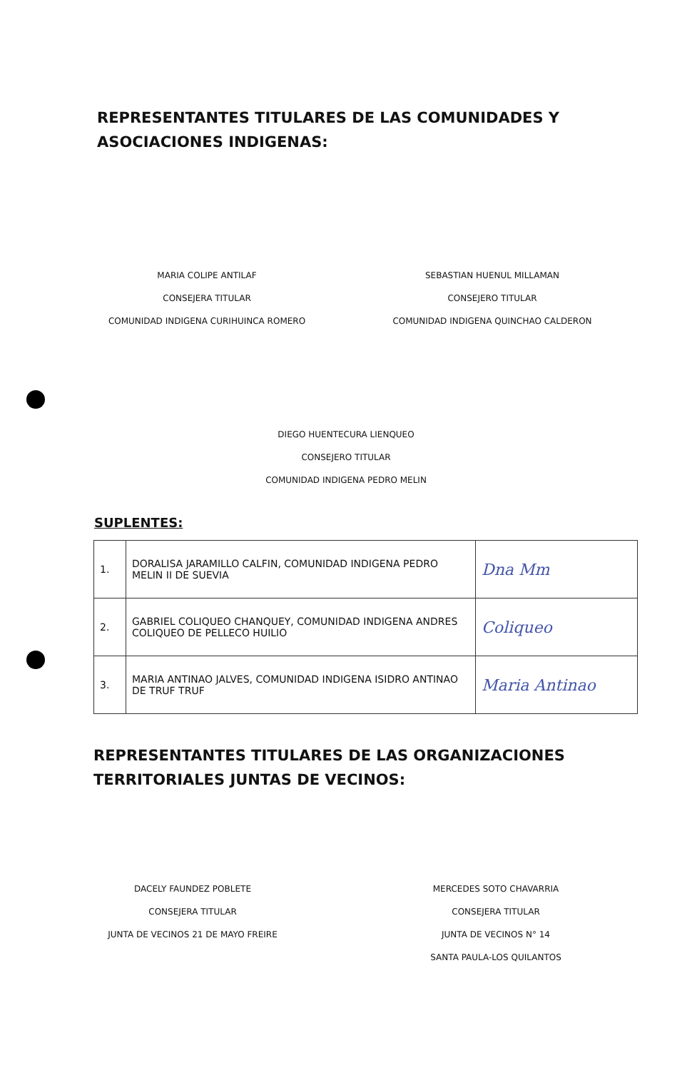REPRESENTANTES TITULARES DE LAS COMUNIDADES Y ASOCIACIONES INDIGENAS:
MARIA COLIPE ANTILAF
CONSEJERA TITULAR
COMUNIDAD INDIGENA CURIHUINCA ROMERO
SEBASTIAN HUENUL MILLAMAN
CONSEJERO TITULAR
COMUNIDAD INDIGENA QUINCHAO CALDERON
DIEGO HUENTECURA LIENQUEO
CONSEJERO TITULAR
COMUNIDAD INDIGENA PEDRO MELIN
SUPLENTES:
| 1. | DORALISA JARAMILLO CALFIN, COMUNIDAD INDIGENA PEDRO MELIN II DE SUEVIA | Dna Mm |
| 2. | GABRIEL COLIQUEO CHANQUEY, COMUNIDAD INDIGENA ANDRES COLIQUEO DE PELLECO HUILIO | Coliqueo |
| 3. | MARIA ANTINAO JALVES, COMUNIDAD INDIGENA ISIDRO ANTINAO DE TRUF TRUF | Maria Antinao |
REPRESENTANTES TITULARES DE LAS ORGANIZACIONES TERRITORIALES JUNTAS DE VECINOS:
DACELY FAUNDEZ POBLETE
CONSEJERA TITULAR
JUNTA DE VECINOS 21 DE MAYO FREIRE
MERCEDES SOTO CHAVARRIA
CONSEJERA TITULAR
JUNTA DE VECINOS N° 14
SANTA PAULA-LOS QUILANTOS